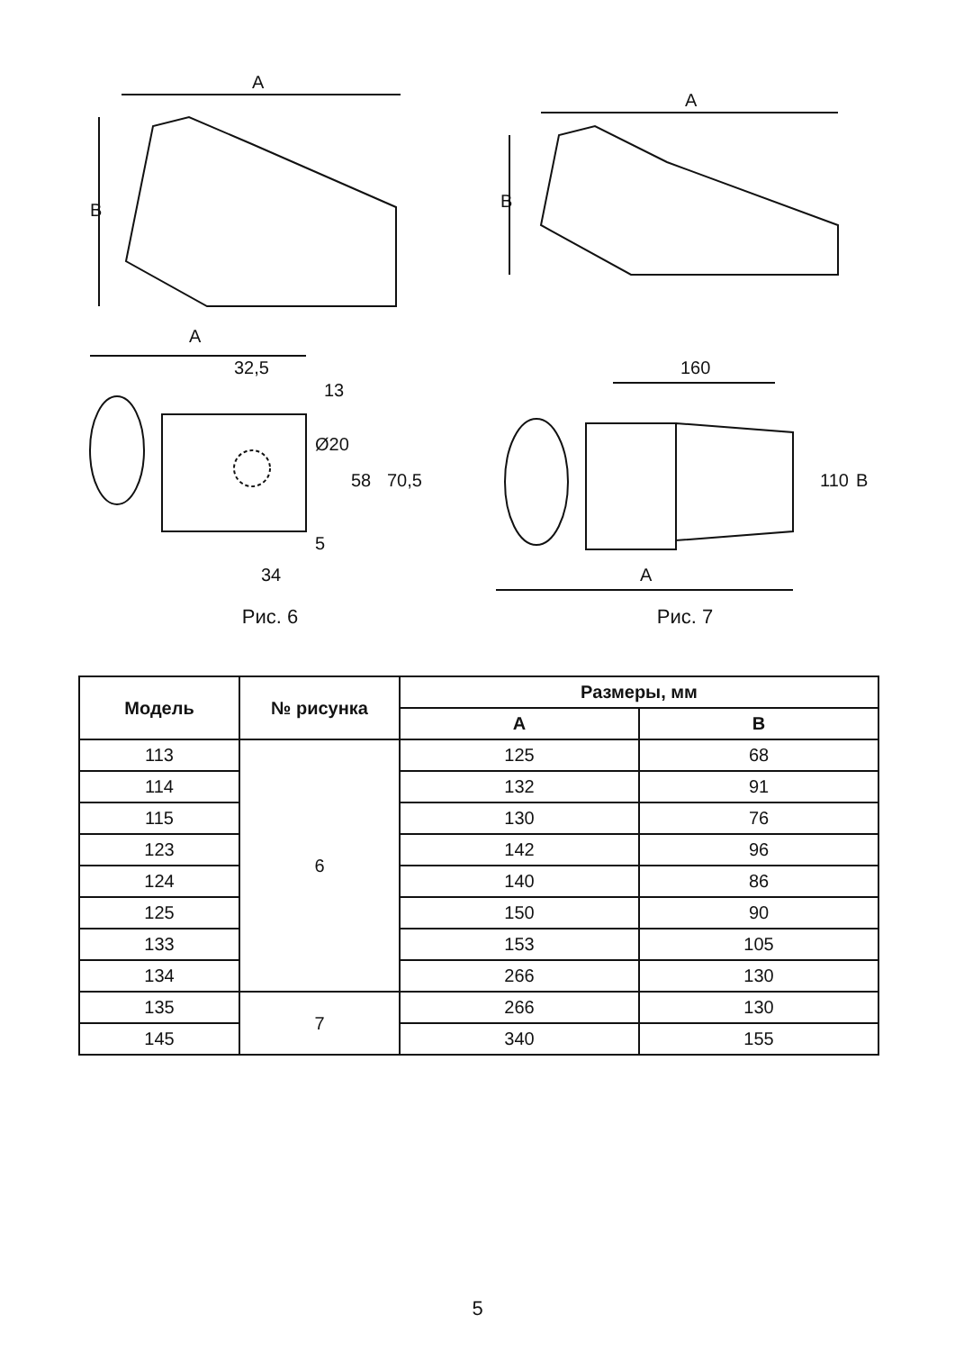A
B
A
32,5
13
Ø20
58
70,5
5
34
Рис. 6
A
B
160
110
B
A
Рис. 7
| Модель | № рисунка | Размеры, мм | |
| --- | --- | --- | --- |
| | | A | B |
| 113 | 6 | 125 | 68 |
| 114 | | 132 | 91 |
| 115 | | 130 | 76 |
| 123 | | 142 | 96 |
| 124 | | 140 | 86 |
| 125 | | 150 | 90 |
| 133 | | 153 | 105 |
| 134 | | 266 | 130 |
| 135 | 7 | 266 | 130 |
| 145 | | 340 | 155 |
5